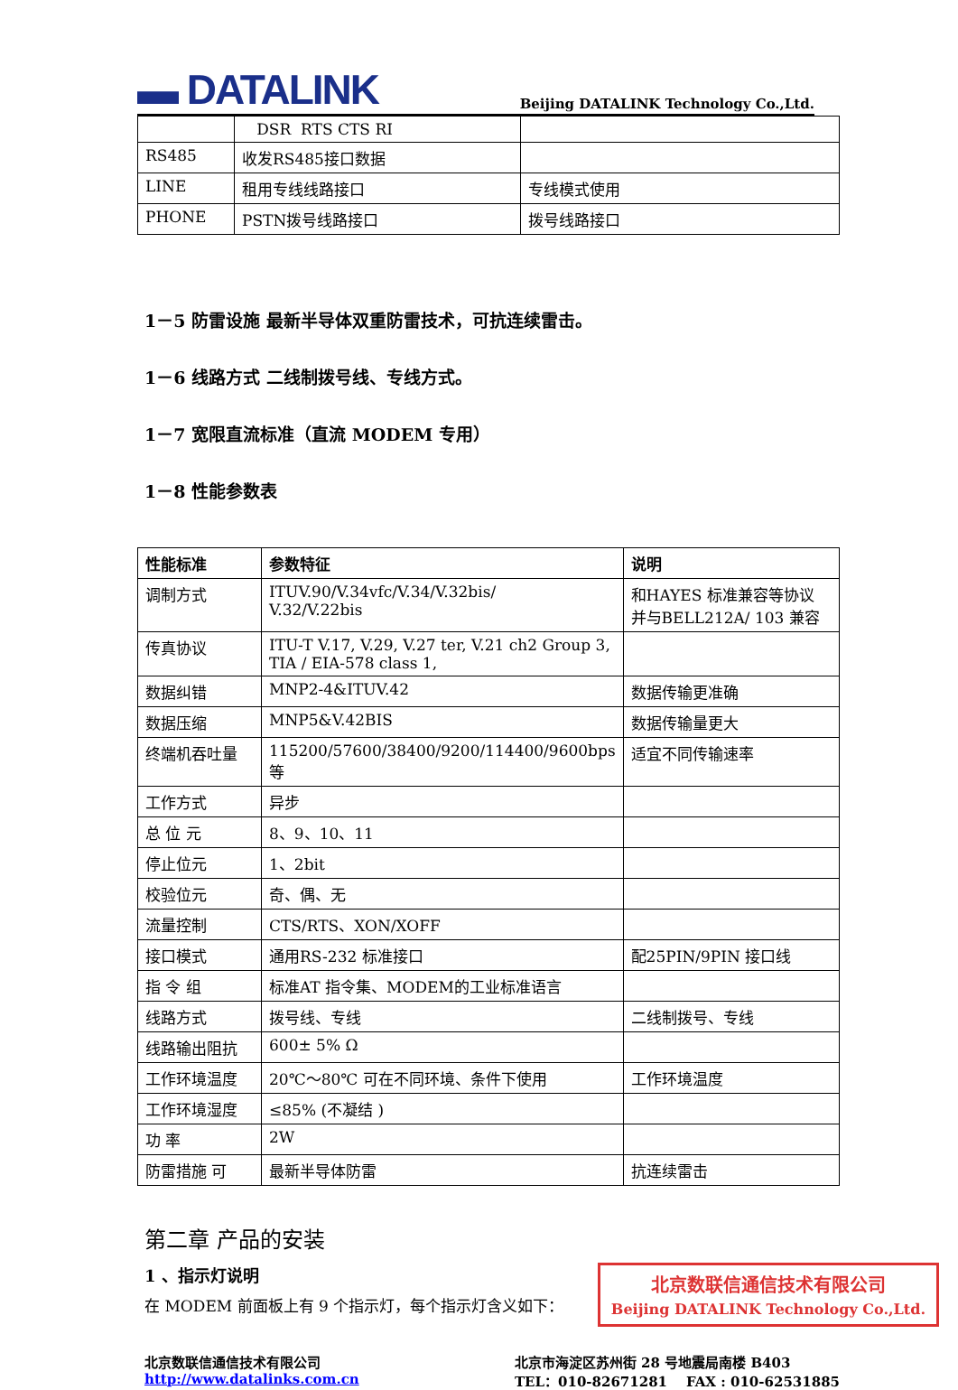▬ DATALINK
Beijing DATALINK Technology Co.,Ltd.
| | DSR RTS CTS RI | |
| RS485 | 收发RS485接口数据 | |
| LINE | 租用专线线路接口 | 专线模式使用 |
| PHONE | PSTN拨号线路接口 | 拨号线路接口 |
1－5 防雷设施 最新半导体双重防雷技术，可抗连续雷击。
1－6 线路方式 二线制拨号线、专线方式。
1－7 宽限直流标准（直流 MODEM 专用）
1－8 性能参数表
| 性能标准 | 参数特征 | 说明 |
| --- | --- | --- |
| 调制方式 | ITUV.90/V.34vfc/V.34/V.32bis/ V.32/V.22bis | 和HAYES 标准兼容等协议 并与BELL212A/ 103 兼容 |
| 传真协议 | ITU-T V.17, V.29, V.27 ter, V.21 ch2 Group 3, TIA / EIA-578 class 1, | |
| 数据纠错 | MNP2-4&ITUV.42 | 数据传输更准确 |
| 数据压缩 | MNP5&V.42BIS | 数据传输量更大 |
| 终端机吞吐量 | 115200/57600/38400/9200/114400/9600bps等 | 适宜不同传输速率 |
| 工作方式 | 异步 | |
| 总 位 元 | 8、9、10、11 | |
| 停止位元 | 1、2bit | |
| 校验位元 | 奇、偶、无 | |
| 流量控制 | CTS/RTS、XON/XOFF | |
| 接口模式 | 通用RS-232 标准接口 | 配25PIN/9PIN 接口线 |
| 指 令 组 | 标准AT 指令集、MODEM的工业标准语言 | |
| 线路方式 | 拨号线、专线 | 二线制拨号、专线 |
| 线路输出阻抗 | 600± 5% Ω | |
| 工作环境温度 | 20℃～80℃ 可在不同环境、条件下使用 | 工作环境温度 |
| 工作环境湿度 | ≤85% (不凝结 ) | |
| 功 率 | 2W | |
| 防雷措施 可 | 最新半导体防雷 | 抗连续雷击 |
第二章 产品的安装
北京数联信通信技术有限公司
Beijing DATALINK Technology Co.,Ltd.
1 、指示灯说明
在 MODEM 前面板上有 9 个指示灯，每个指示灯含义如下：
北京数联信通信技术有限公司
http://www.datalinks.com.cn
北京市海淀区苏州街 28 号地震局南楼 B403
TEL：010-82671281 FAX : 010-62531885